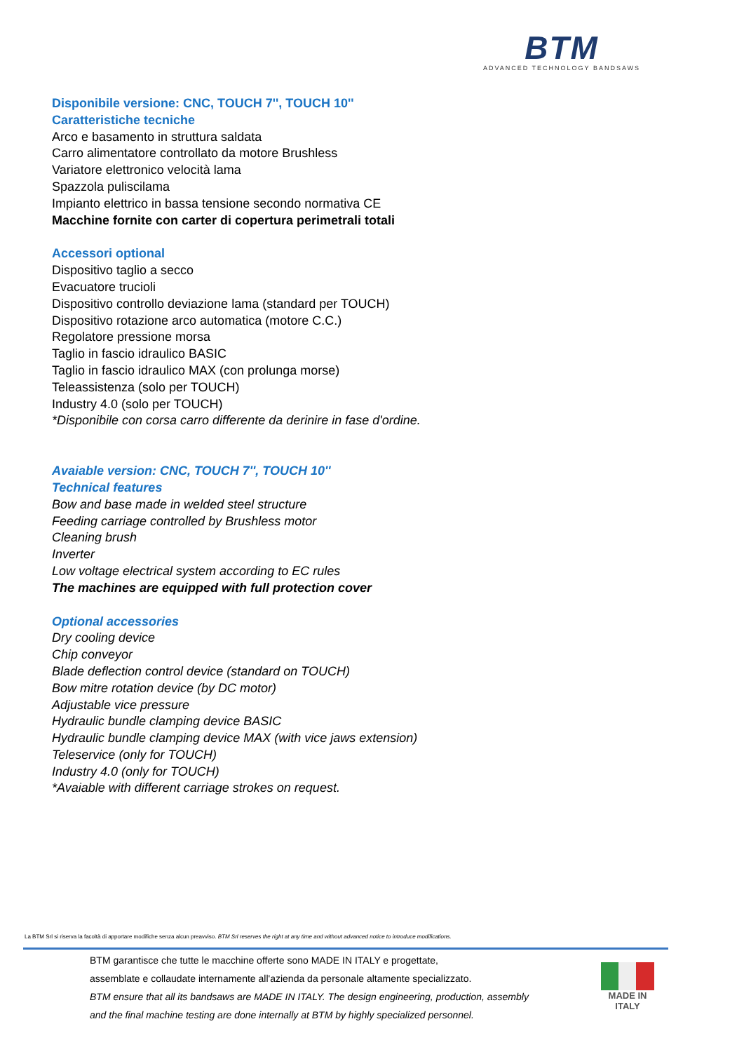BTM
ADVANCED TECHNOLOGY BANDSAWS
Disponibile versione: CNC, TOUCH 7'', TOUCH 10''
Caratteristiche tecniche
Arco e basamento in struttura saldata
Carro alimentatore controllato da motore Brushless
Variatore elettronico velocità lama
Spazzola puliscilama
Impianto elettrico in bassa tensione secondo normativa CE
Macchine fornite con carter di copertura perimetrali totali
Accessori optional
Dispositivo taglio a secco
Evacuatore trucioli
Dispositivo controllo deviazione lama (standard per TOUCH)
Dispositivo rotazione arco automatica (motore C.C.)
Regolatore pressione morsa
Taglio in fascio idraulico BASIC
Taglio in fascio idraulico MAX (con prolunga morse)
Teleassistenza (solo per TOUCH)
Industry 4.0 (solo per TOUCH)
*Disponibile con corsa carro differente da derinire in fase d'ordine.
Avaiable version: CNC, TOUCH 7'', TOUCH 10''
Technical features
Bow and base made in welded steel structure
Feeding carriage controlled by Brushless motor
Cleaning brush
Inverter
Low voltage electrical system according to EC rules
The machines are equipped with full protection cover
Optional accessories
Dry cooling device
Chip conveyor
Blade deflection control device (standard on TOUCH)
Bow mitre rotation device (by DC motor)
Adjustable vice pressure
Hydraulic bundle clamping device BASIC
Hydraulic bundle clamping device MAX (with vice jaws extension)
Teleservice (only for TOUCH)
Industry 4.0 (only for TOUCH)
*Avaiable with different carriage strokes on request.
La BTM Srl si riserva la facoltà di apportare modifiche senza alcun preavviso. BTM Srl reserves the right at any time and without advanced notice to introduce modifications.
BTM garantisce che tutte le macchine offerte sono MADE IN ITALY e progettate,
assemblate e collaudate internamente all'azienda da personale altamente specializzato.
BTM ensure that all its bandsaws are MADE IN ITALY. The design engineering, production, assembly
and the final machine testing are done internally at BTM by highly specialized personnel.
MADE IN
ITALY